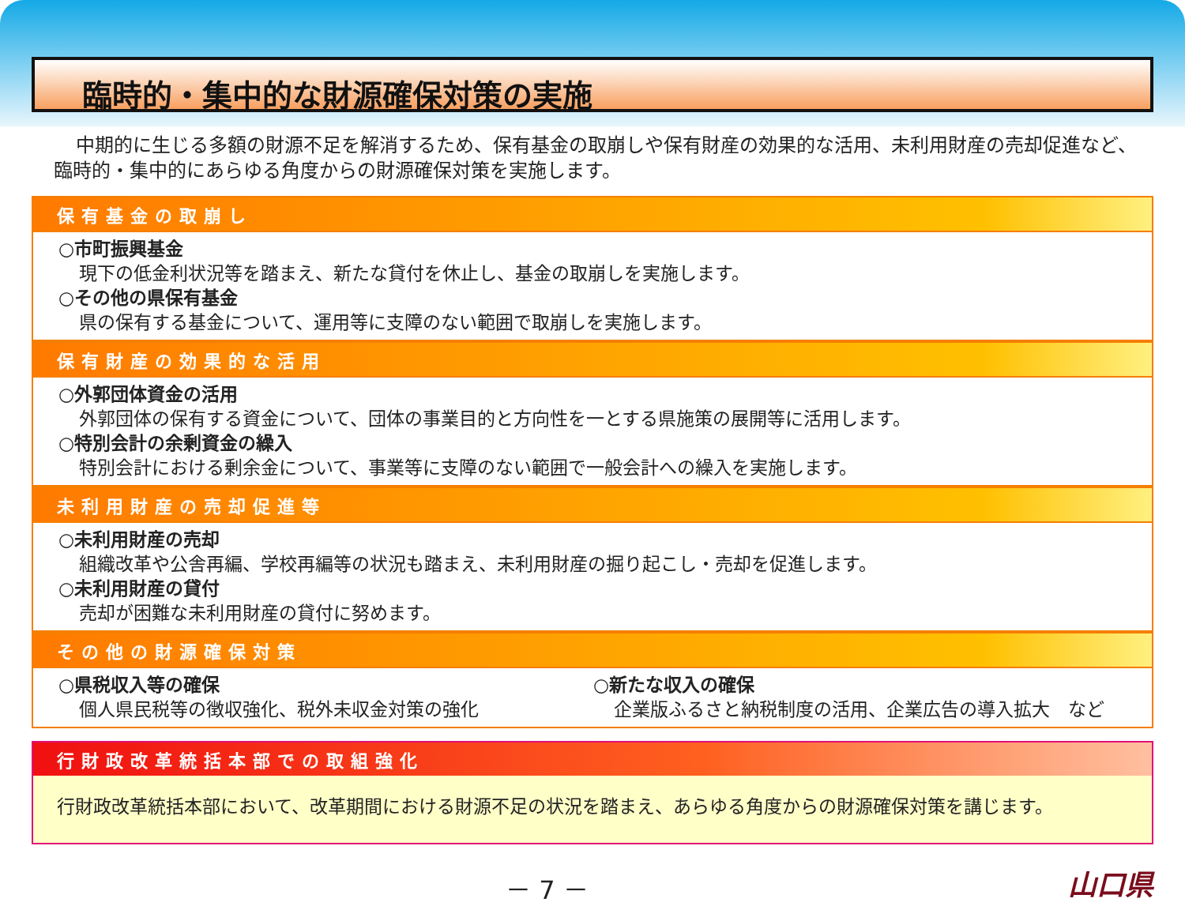臨時的・集中的な財源確保対策の実施
中期的に生じる多額の財源不足を解消するため、保有基金の取崩しや保有財産の効果的な活用、未利用財産の売却促進など、臨時的・集中的にあらゆる角度からの財源確保対策を実施します。
保有基金の取崩し
○市町振興基金
現下の低金利状況等を踏まえ、新たな貸付を休止し、基金の取崩しを実施します。
○その他の県保有基金
県の保有する基金について、運用等に支障のない範囲で取崩しを実施します。
保有財産の効果的な活用
○外郭団体資金の活用
外郭団体の保有する資金について、団体の事業目的と方向性を一とする県施策の展開等に活用します。
○特別会計の余剰資金の繰入
特別会計における剰余金について、事業等に支障のない範囲で一般会計への繰入を実施します。
未利用財産の売却促進等
○未利用財産の売却
組織改革や公舎再編、学校再編等の状況も踏まえ、未利用財産の掘り起こし・売却を促進します。
○未利用財産の貸付
売却が困難な未利用財産の貸付に努めます。
その他の財源確保対策
○県税収入等の確保
個人県民税等の徴収強化、税外未収金対策の強化
○新たな収入の確保
企業版ふるさと納税制度の活用、企業広告の導入拡大　など
行財政改革統括本部での取組強化
行財政改革統括本部において、改革期間における財源不足の状況を踏まえ、あらゆる角度からの財源確保対策を講じます。
－ 7 － 山口県